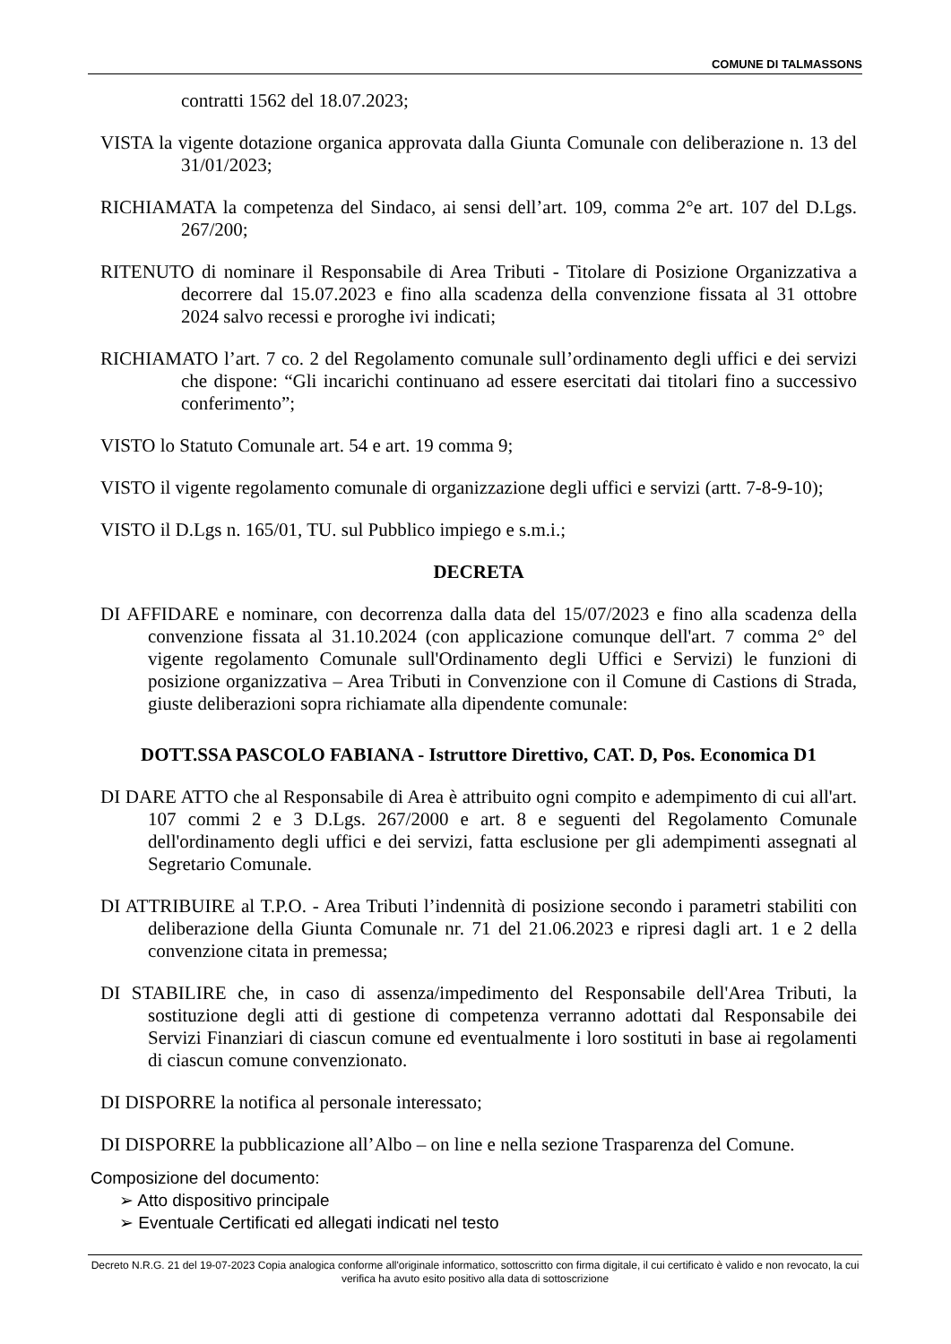COMUNE DI TALMASSONS
contratti 1562 del 18.07.2023;
VISTA la vigente dotazione organica approvata dalla Giunta Comunale con deliberazione n. 13 del 31/01/2023;
RICHIAMATA la competenza del Sindaco, ai sensi dell’art. 109, comma 2°e art. 107 del D.Lgs. 267/200;
RITENUTO di nominare il Responsabile di Area Tributi - Titolare di Posizione Organizzativa a decorrere dal 15.07.2023 e fino alla scadenza della convenzione fissata al 31 ottobre 2024 salvo recessi e proroghe ivi indicati;
RICHIAMATO l’art. 7 co. 2 del Regolamento comunale sull’ordinamento degli uffici e dei servizi che dispone: “Gli incarichi continuano ad essere esercitati dai titolari fino a successivo conferimento”;
VISTO lo Statuto Comunale art. 54 e art. 19 comma 9;
VISTO il vigente regolamento comunale di organizzazione degli uffici e servizi (artt. 7-8-9-10);
VISTO il D.Lgs n. 165/01, TU. sul Pubblico impiego e s.m.i.;
DECRETA
DI AFFIDARE e nominare, con decorrenza dalla data del 15/07/2023 e fino alla scadenza della convenzione fissata al 31.10.2024 (con applicazione comunque dell'art. 7 comma 2° del vigente regolamento Comunale sull'Ordinamento degli Uffici e Servizi) le funzioni di posizione organizzativa – Area Tributi in Convenzione con il Comune di Castions di Strada, giuste deliberazioni sopra richiamate alla dipendente comunale:
DOTT.SSA PASCOLO FABIANA - Istruttore Direttivo, CAT. D, Pos. Economica D1
DI DARE ATTO che al Responsabile di Area è attribuito ogni compito e adempimento di cui all'art. 107 commi 2 e 3 D.Lgs. 267/2000 e art. 8 e seguenti del Regolamento Comunale dell'ordinamento degli uffici e dei servizi, fatta esclusione per gli adempimenti assegnati al Segretario Comunale.
DI ATTRIBUIRE al T.P.O. - Area Tributi l’indennità di posizione secondo i parametri stabiliti con deliberazione della Giunta Comunale nr. 71 del 21.06.2023 e ripresi dagli art. 1 e 2 della convenzione citata in premessa;
DI STABILIRE che, in caso di assenza/impedimento del Responsabile dell'Area Tributi, la sostituzione degli atti di gestione di competenza verranno adottati dal Responsabile dei Servizi Finanziari di ciascun comune ed eventualmente i loro sostituti in base ai regolamenti di ciascun comune convenzionato.
DI DISPORRE la notifica al personale interessato;
DI DISPORRE la pubblicazione all’Albo – on line e nella sezione Trasparenza del Comune.
Composizione del documento:
➢ Atto dispositivo principale
➢ Eventuale Certificati ed allegati indicati nel testo
Decreto N.R.G. 21 del 19-07-2023 Copia analogica conforme all'originale informatico, sottoscritto con firma digitale, il cui certificato è valido e non revocato, la cui verifica ha avuto esito positivo alla data di sottoscrizione